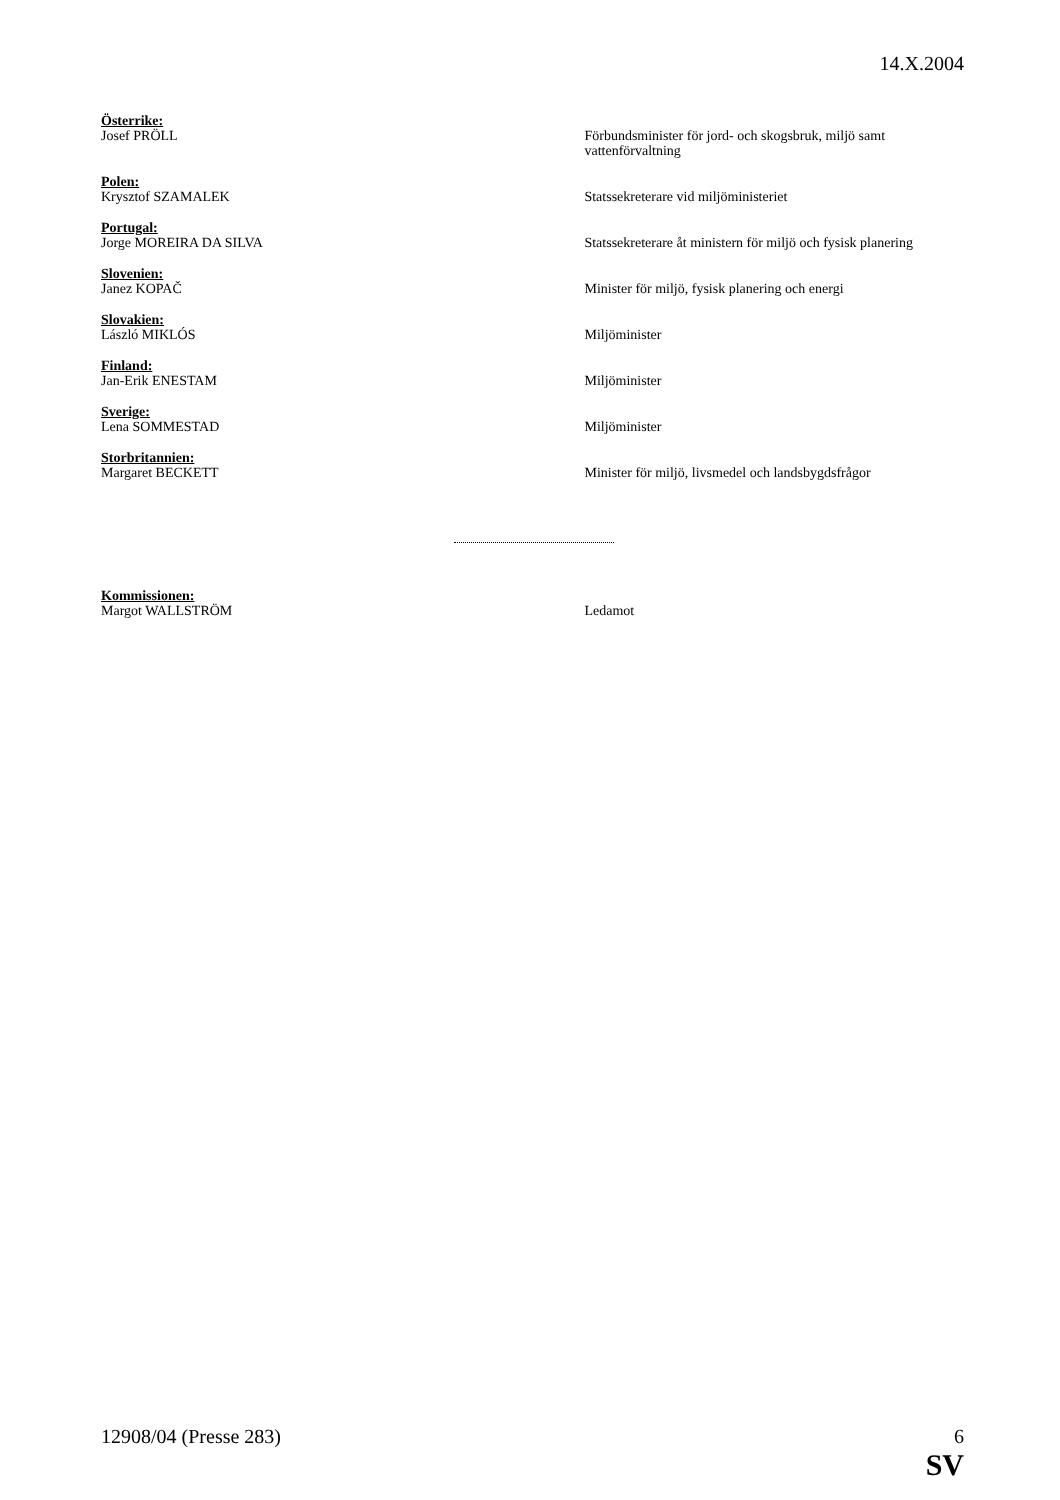14.X.2004
Österrike:
Josef PRÖLL
Förbundsminister för jord- och skogsbruk, miljö samt vattenförvaltning
Polen:
Krysztof SZAMALEK
Statssekreterare vid miljöministeriet
Portugal:
Jorge MOREIRA DA SILVA
Statssekreterare åt ministern för miljö och fysisk planering
Slovenien:
Janez KOPAČ
Minister för miljö, fysisk planering och energi
Slovakien:
László MIKLÓS
Miljöminister
Finland:
Jan-Erik ENESTAM
Miljöminister
Sverige:
Lena SOMMESTAD
Miljöminister
Storbritannien:
Margaret BECKETT
Minister för miljö, livsmedel och landsbygdsfrågor
Kommissionen:
Margot WALLSTRÖM
Ledamot
12908/04 (Presse 283) 6
SV